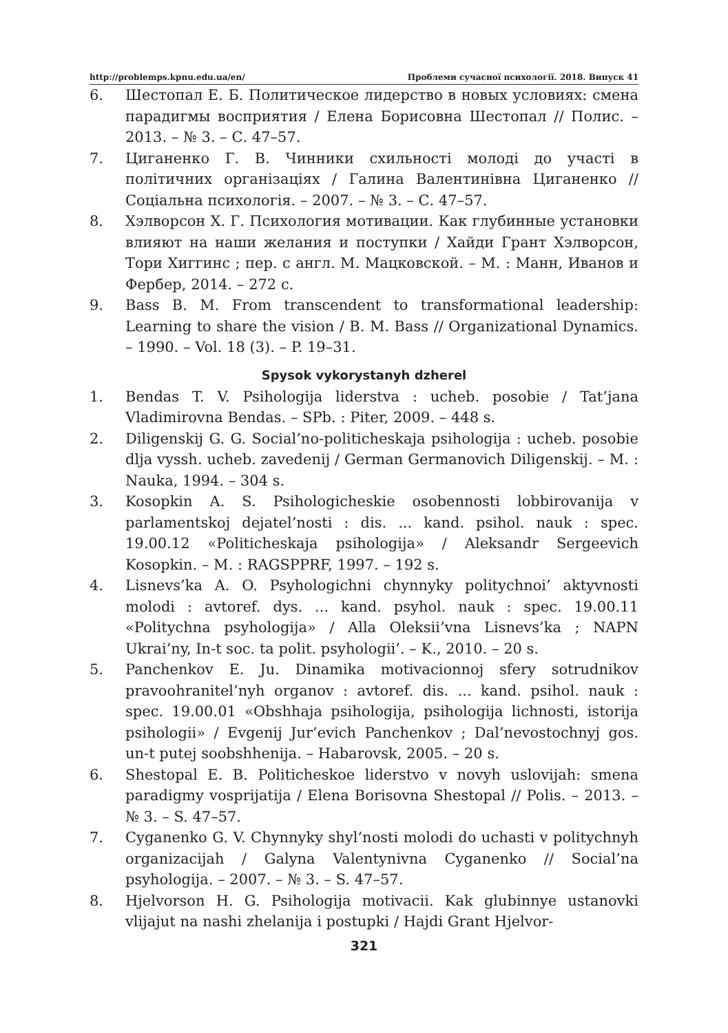http://problemps.kpnu.edu.ua/en/ Проблеми сучасної психології. 2018. Випуск 41
6. Шестопал Е. Б. Политическое лидерство в новых условиях: смена парадигмы восприятия / Елена Борисовна Шестопал // Полис. – 2013. – № 3. – С. 47–57.
7. Циганенко Г. В. Чинники схильності молоді до участі в політичних організаціях / Галина Валентинівна Циганенко // Соціальна психологія. – 2007. – № 3. – С. 47–57.
8. Хэлворсон Х. Г. Психология мотивации. Как глубинные установки влияют на наши желания и поступки / Хайди Грант Хэлворсон, Тори Хиггинс ; пер. с англ. М. Мацковской. – М. : Манн, Иванов и Фербер, 2014. – 272 с.
9. Bass B. M. From transcendent to transformational leadership: Learning to share the vision / B. M. Bass // Organizational Dynamics. – 1990. – Vol. 18 (3). – P. 19–31.
Spysok vykorystanyh dzherel
1. Bendas T. V. Psihologija liderstva : ucheb. posobie / Tat’jana Vladimirovna Bendas. – SPb. : Piter, 2009. – 448 s.
2. Diligenskij G. G. Social’no-politicheskaja psihologija : ucheb. posobie dlja vyssh. ucheb. zavedenij / German Germanovich Diligenskij. – M. : Nauka, 1994. – 304 s.
3. Kosopkin A. S. Psihologicheskie osobennosti lobbirovanija v parlamentskoj dejatel’nosti : dis. ... kand. psihol. nauk : spec. 19.00.12 «Politicheskaja psihologija» / Aleksandr Sergeevich Kosopkin. – M. : RAGSPPRF, 1997. – 192 s.
4. Lisnevs’ka A. O. Psyhologichni chynnyky politychnoi’ aktyvnosti molodi : avtoref. dys. ... kand. psyhol. nauk : spec. 19.00.11 «Politychna psyhologija» / Alla Oleksii’vna Lisnevs’ka ; NAPN Ukrai’ny, In-t soc. ta polit. psyhologii’. – K., 2010. – 20 s.
5. Panchenkov E. Ju. Dinamika motivacionnoj sfery sotrudnikov pravoohranitel’nyh organov : avtoref. dis. ... kand. psihol. nauk : spec. 19.00.01 «Obshhaja psihologija, psihologija lichnosti, istorija psihologii» / Evgenij Jur’evich Panchenkov ; Dal’nevostochnyj gos. un-t putej soobshhenija. – Habarovsk, 2005. – 20 s.
6. Shestopal E. B. Politicheskoe liderstvo v novyh uslovijah: smena paradigmy vosprijatija / Elena Borisovna Shestopal // Polis. – 2013. – № 3. – S. 47–57.
7. Cyganenko G. V. Chynnyky shyl’nosti molodi do uchasti v politychnyh organizacijah / Galyna Valentynivna Cyganenko // Social’na psyhologija. – 2007. – № 3. – S. 47–57.
8. Hjelvorson H. G. Psihologija motivacii. Kak glubinnye ustanovki vlijajut na nashi zhelanija i postupki / Hajdi Grant Hjelvor-
321